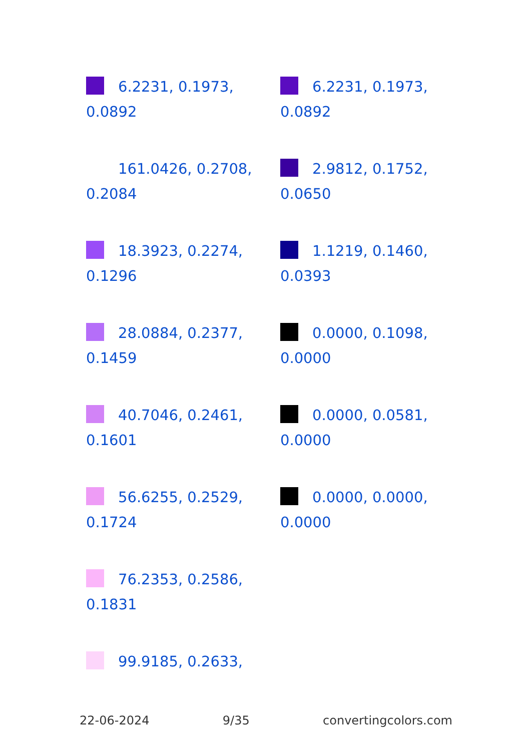6.2231, 0.1973,
0.0892
161.0426, 0.2708,
0.2084
18.3923, 0.2274,
0.1296
28.0884, 0.2377,
0.1459
40.7046, 0.2461,
0.1601
56.6255, 0.2529,
0.1724
76.2353, 0.2586,
0.1831
99.9185, 0.2633,
6.2231, 0.1973,
0.0892
2.9812, 0.1752,
0.0650
1.1219, 0.1460,
0.0393
0.0000, 0.1098,
0.0000
0.0000, 0.0581,
0.0000
0.0000, 0.0000,
0.0000
22-06-2024 9/35 convertingcolors.com